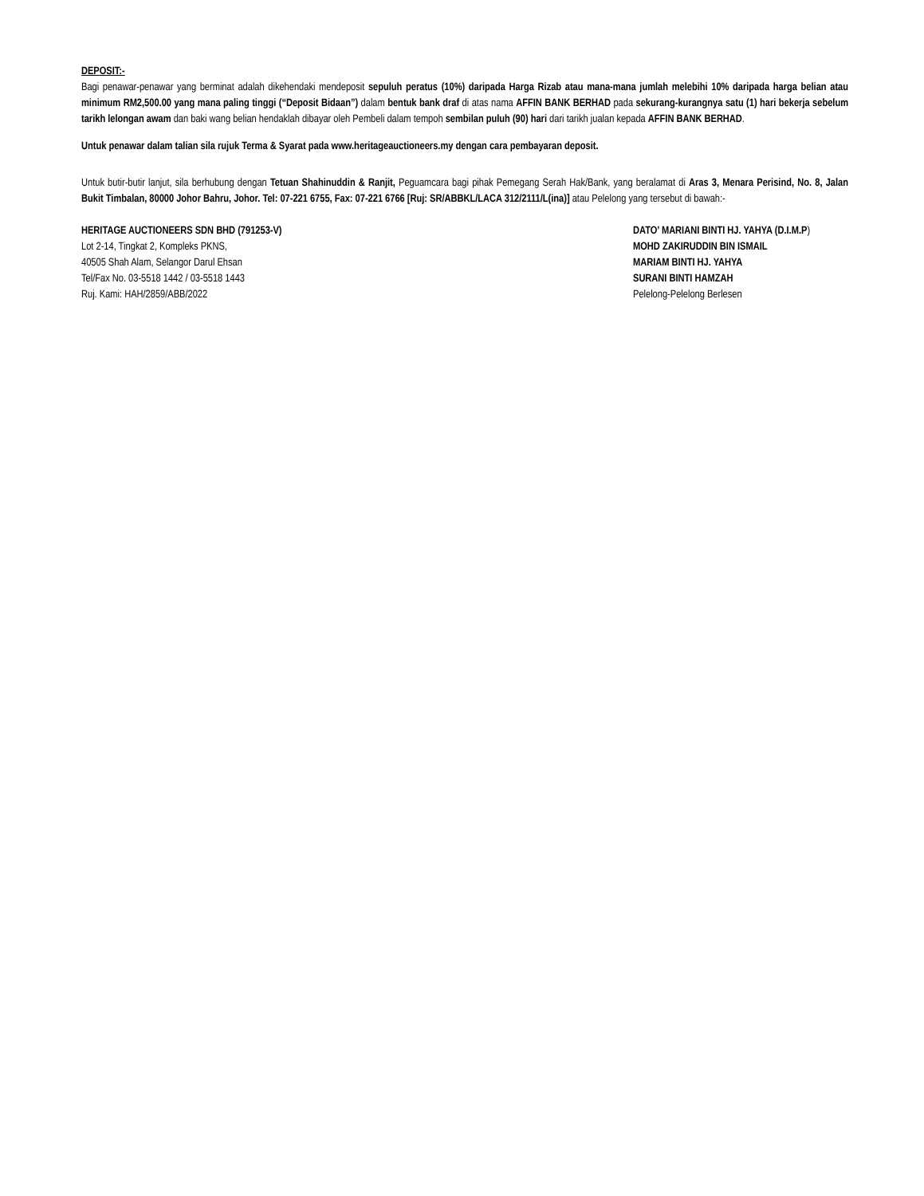DEPOSIT:-
Bagi penawar-penawar yang berminat adalah dikehendaki mendeposit sepuluh peratus (10%) daripada Harga Rizab atau mana-mana jumlah melebihi 10% daripada harga belian atau minimum RM2,500.00 yang mana paling tinggi (“Deposit Bidaan”) dalam bentuk bank draf di atas nama AFFIN BANK BERHAD pada sekurang-kurangnya satu (1) hari bekerja sebelum tarikh lelongan awam dan baki wang belian hendaklah dibayar oleh Pembeli dalam tempoh sembilan puluh (90) hari dari tarikh jualan kepada AFFIN BANK BERHAD.
Untuk penawar dalam talian sila rujuk Terma & Syarat pada www.heritageauctioneers.my dengan cara pembayaran deposit.
Untuk butir-butir lanjut, sila berhubung dengan Tetuan Shahinuddin & Ranjit, Peguamcara bagi pihak Pemegang Serah Hak/Bank, yang beralamat di Aras 3, Menara Perisind, No. 8, Jalan Bukit Timbalan, 80000 Johor Bahru, Johor. Tel: 07-221 6755, Fax: 07-221 6766 [Ruj: SR/ABBKL/LACA 312/2111/L(ina)] atau Pelelong yang tersebut di bawah:-
HERITAGE AUCTIONEERS SDN BHD (791253-V)
Lot 2-14, Tingkat 2, Kompleks PKNS,
40505 Shah Alam, Selangor Darul Ehsan
Tel/Fax No. 03-5518 1442 / 03-5518 1443
Ruj. Kami: HAH/2859/ABB/2022
DATO’ MARIANI BINTI HJ. YAHYA (D.I.M.P)
MOHD ZAKIRUDDIN BIN ISMAIL
MARIAM BINTI HJ. YAHYA
SURANI BINTI HAMZAH
Pelelong-Pelelong Berlesen